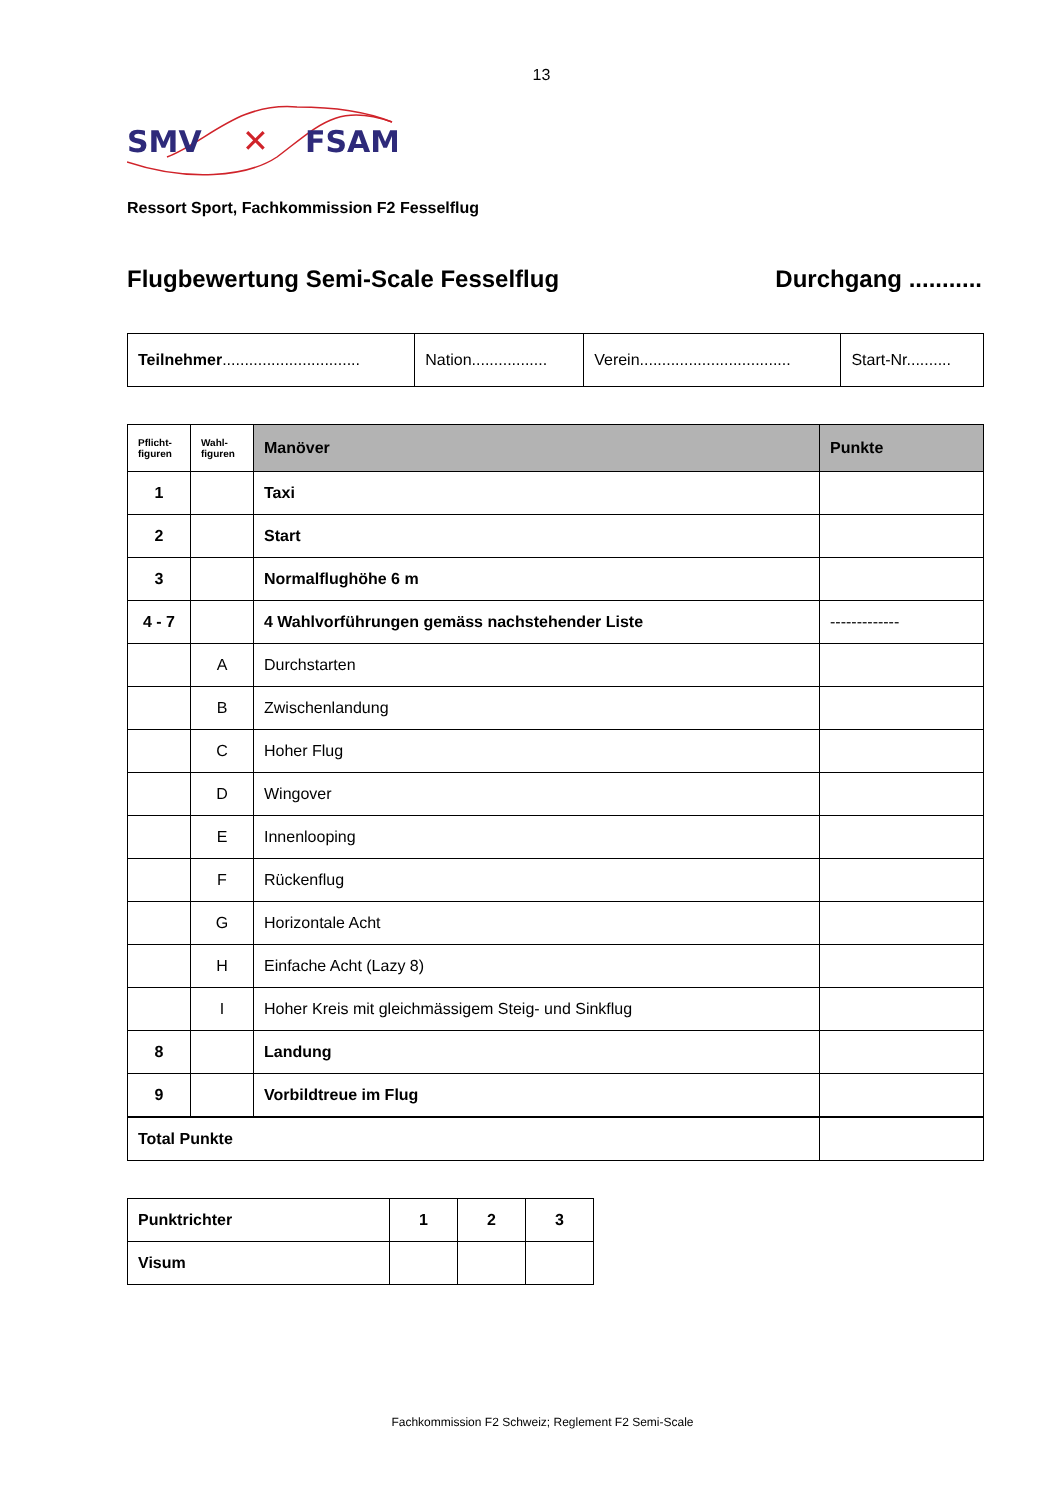13
SMV
FSAM
✕
Ressort Sport, Fachkommission F2 Fesselflug
Flugbewertung Semi-Scale Fesselflug Durchgang ...........
| Teilnehmer ............................... | Nation................. | Verein.................................. | Start-Nr.......... |
| Pflicht- figuren | Wahl- figuren | Manöver | Punkte |
| --- | --- | --- | --- |
| 1 | | Taxi | |
| 2 | | Start | |
| 3 | | Normalflughöhe 6 m | |
| 4 - 7 | | 4 Wahlvorführungen gemäss nachstehender Liste | ------------- |
| | A | Durchstarten | |
| | B | Zwischenlandung | |
| | C | Hoher Flug | |
| | D | Wingover | |
| | E | Innenlooping | |
| | F | Rückenflug | |
| | G | Horizontale Acht | |
| | H | Einfache Acht (Lazy 8) | |
| | I | Hoher Kreis mit gleichmässigem Steig- und Sinkflug | |
| 8 | | Landung | |
| 9 | | Vorbildtreue im Flug | |
| Total Punkte | | | |
| Punktrichter | 1 | 2 | 3 |
| Visum | | | |
Fachkommission F2 Schweiz; Reglement F2 Semi-Scale